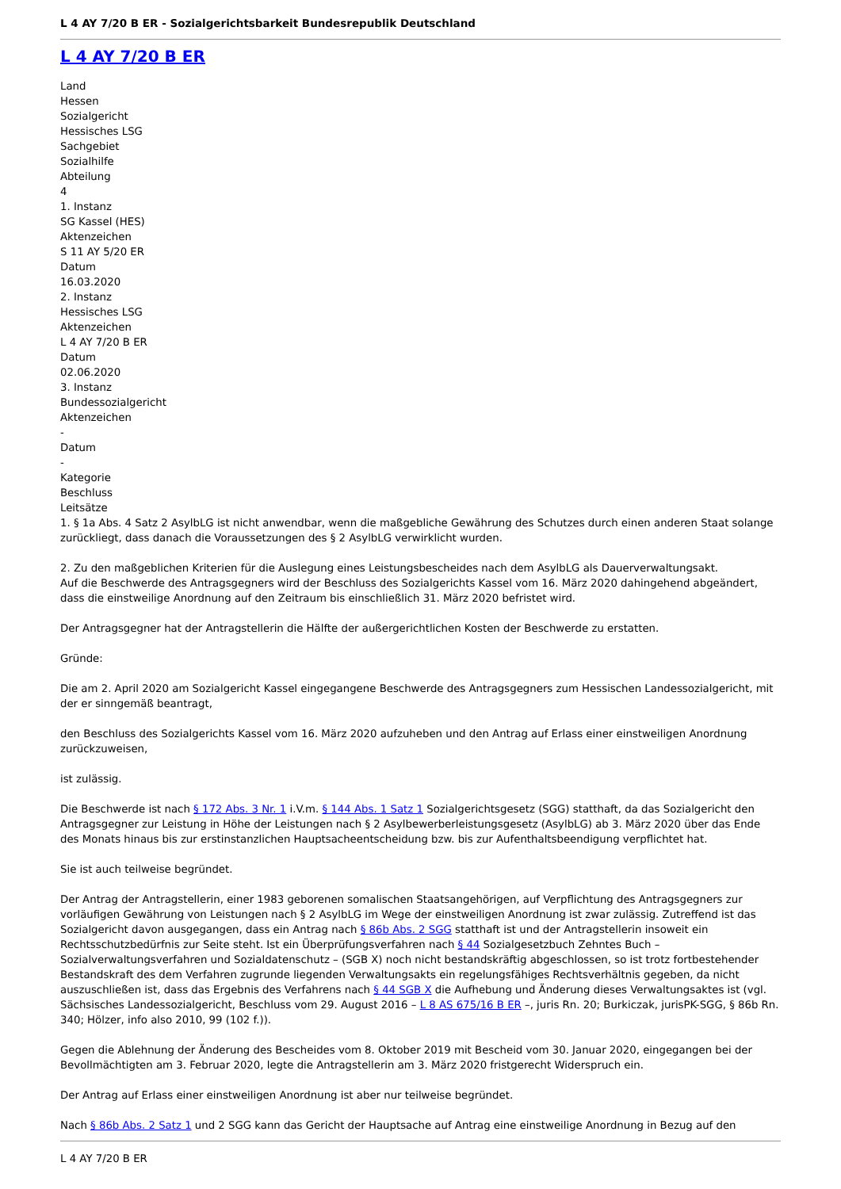L 4 AY 7/20 B ER - Sozialgerichtsbarkeit Bundesrepublik Deutschland
L 4 AY 7/20 B ER
Land
Hessen
Sozialgericht
Hessisches LSG
Sachgebiet
Sozialhilfe
Abteilung
4
1. Instanz
SG Kassel (HES)
Aktenzeichen
S 11 AY 5/20 ER
Datum
16.03.2020
2. Instanz
Hessisches LSG
Aktenzeichen
L 4 AY 7/20 B ER
Datum
02.06.2020
3. Instanz
Bundessozialgericht
Aktenzeichen
-
Datum
-
Kategorie
Beschluss
Leitsätze
1. § 1a Abs. 4 Satz 2 AsylbLG ist nicht anwendbar, wenn die maßgebliche Gewährung des Schutzes durch einen anderen Staat solange zurückliegt, dass danach die Voraussetzungen des § 2 AsylbLG verwirklicht wurden.
2. Zu den maßgeblichen Kriterien für die Auslegung eines Leistungsbescheides nach dem AsylbLG als Dauerverwaltungsakt.
Auf die Beschwerde des Antragsgegners wird der Beschluss des Sozialgerichts Kassel vom 16. März 2020 dahingehend abgeändert, dass die einstweilige Anordnung auf den Zeitraum bis einschließlich 31. März 2020 befristet wird.
Der Antragsgegner hat der Antragstellerin die Hälfte der außergerichtlichen Kosten der Beschwerde zu erstatten.
Gründe:
Die am 2. April 2020 am Sozialgericht Kassel eingegangene Beschwerde des Antragsgegners zum Hessischen Landessozialgericht, mit der er sinngemäß beantragt,
den Beschluss des Sozialgerichts Kassel vom 16. März 2020 aufzuheben und den Antrag auf Erlass einer einstweiligen Anordnung zurückzuweisen,
ist zulässig.
Die Beschwerde ist nach § 172 Abs. 3 Nr. 1 i.V.m. § 144 Abs. 1 Satz 1 Sozialgerichtsgesetz (SGG) statthaft, da das Sozialgericht den Antragsgegner zur Leistung in Höhe der Leistungen nach § 2 Asylbewerberleistungsgesetz (AsylbLG) ab 3. März 2020 über das Ende des Monats hinaus bis zur erstinstanzlichen Hauptsacheentscheidung bzw. bis zur Aufenthaltsbeendigung verpflichtet hat.
Sie ist auch teilweise begründet.
Der Antrag der Antragstellerin, einer 1983 geborenen somalischen Staatsangehörigen, auf Verpflichtung des Antragsgegners zur vorläufigen Gewährung von Leistungen nach § 2 AsylbLG im Wege der einstweiligen Anordnung ist zwar zulässig. Zutreffend ist das Sozialgericht davon ausgegangen, dass ein Antrag nach § 86b Abs. 2 SGG statthaft ist und der Antragstellerin insoweit ein Rechtsschutzbedürfnis zur Seite steht. Ist ein Überprüfungsverfahren nach § 44 Sozialgesetzbuch Zehntes Buch – Sozialverwaltungsverfahren und Sozialdatenschutz – (SGB X) noch nicht bestandskräftig abgeschlossen, so ist trotz fortbestehender Bestandskraft des dem Verfahren zugrunde liegenden Verwaltungsakts ein regelungsfähiges Rechtsverhältnis gegeben, da nicht auszuschließen ist, dass das Ergebnis des Verfahrens nach § 44 SGB X die Aufhebung und Änderung dieses Verwaltungsaktes ist (vgl. Sächsisches Landessozialgericht, Beschluss vom 29. August 2016 – L 8 AS 675/16 B ER –, juris Rn. 20; Burkiczak, jurisPK-SGG, § 86b Rn. 340; Hölzer, info also 2010, 99 (102 f.)).
Gegen die Ablehnung der Änderung des Bescheides vom 8. Oktober 2019 mit Bescheid vom 30. Januar 2020, eingegangen bei der Bevollmächtigten am 3. Februar 2020, legte die Antragstellerin am 3. März 2020 fristgerecht Widerspruch ein.
Der Antrag auf Erlass einer einstweiligen Anordnung ist aber nur teilweise begründet.
Nach § 86b Abs. 2 Satz 1 und 2 SGG kann das Gericht der Hauptsache auf Antrag eine einstweilige Anordnung in Bezug auf den
L 4 AY 7/20 B ER